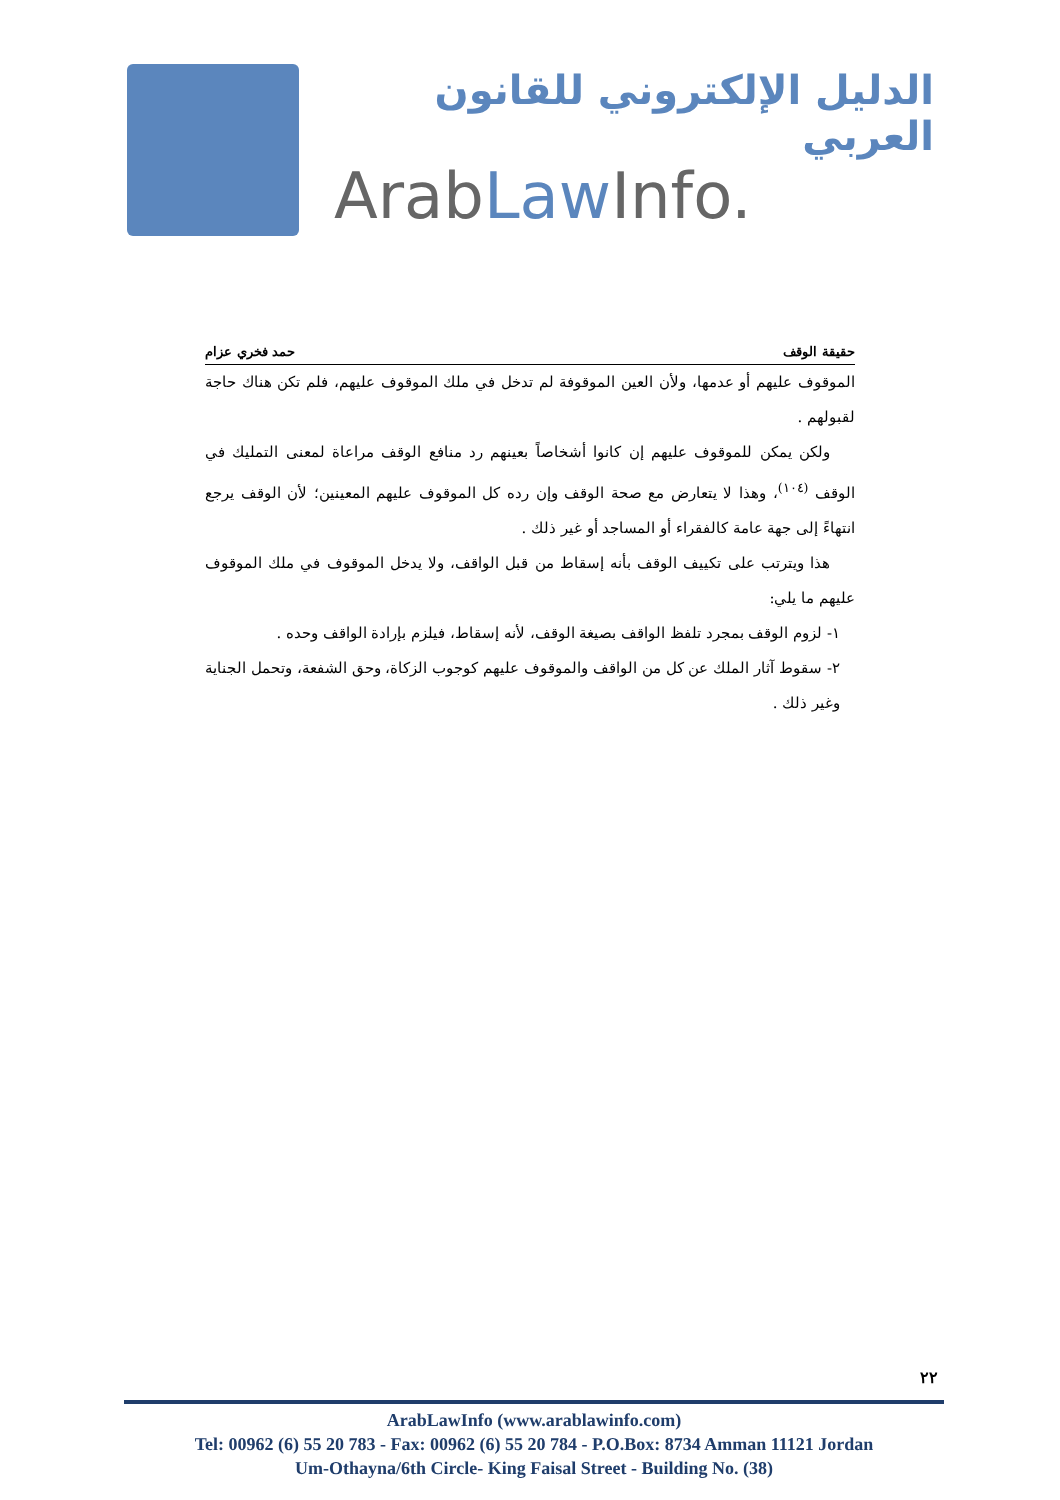الدليل الإلكتروني للقانون العربي
ArabLaw Info.
حقيقة الوقف حمد فخري عزام
الموقوف عليهم أو عدمها، ولأن العين الموقوفة لم تدخل في ملك الموقوف عليهم، فلم تكن هناك حاجة لقبولهم .
ولكن يمكن للموقوف عليهم إن كانوا أشخاصاً بعينهم رد منافع الوقف مراعاة لمعنى التمليك في الوقف <sup>(١٠٤)</sup>، وهذا لا يتعارض مع صحة الوقف وإن رده كل الموقوف عليهم المعينين؛ لأن الوقف يرجع انتهاءً إلى جهة عامة كالفقراء أو المساجد أو غير ذلك .
هذا ويترتب على تكييف الوقف بأنه إسقاط من قبل الواقف، ولا يدخل الموقوف في ملك الموقوف عليهم ما يلي:
١- لزوم الوقف بمجرد تلفظ الواقف بصيغة الوقف، لأنه إسقاط، فيلزم بإرادة الواقف وحده .
٢- سقوط آثار الملك عن كل من الواقف والموقوف عليهم كوجوب الزكاة، وحق الشفعة، وتحمل الجناية وغير ذلك .
٢٢
ArabLawInfo (www.arablawinfo.com)
Tel: 00962 (6) 55 20 783 - Fax: 00962 (6) 55 20 784 - P.O.Box: 8734 Amman 11121 Jordan
Um-Othayna/6th Circle- King Faisal Street - Building No. (38)